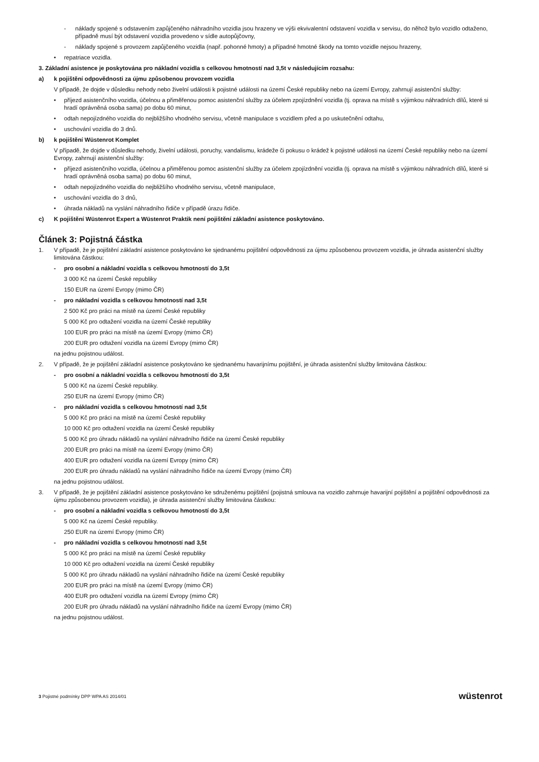- náklady spojené s odstavením zapůjčeného náhradního vozidla jsou hrazeny ve výši ekvivalentní odstavení vozidla v servisu, do něhož bylo vozidlo odtaženo, případně musí být odstavení vozidla provedeno v sídle autopůjčovny,
- náklady spojené s provozem zapůjčeného vozidla (např. pohonné hmoty) a případné hmotné škody na tomto vozidle nejsou hrazeny,
• repatriace vozidla.
3. Základní asistence je poskytována pro nákladní vozidla s celkovou hmotností nad 3,5t v následujícím rozsahu:
a) k pojištění odpovědnosti za újmu způsobenou provozem vozidla
V případě, že dojde v důsledku nehody nebo živelní události k pojistné události na území České republiky nebo na území Evropy, zahrnují asistenční služby:
• příjezd asistenčního vozidla, účelnou a přiměřenou pomoc asistenční služby za účelem zpojízdnění vozidla (tj. oprava na místě s výjimkou náhradních dílů, které si hradí oprávněná osoba sama) po dobu 60 minut,
• odtah nepojízdného vozidla do nejbližšího vhodného servisu, včetně manipulace s vozidlem před a po uskutečnění odtahu,
• uschování vozidla do 3 dnů.
b) k pojištění Wüstenrot Komplet
V případě, že dojde v důsledku nehody, živelní události, poruchy, vandalismu, krádeže či pokusu o krádež k pojistné události na území České republiky nebo na území Evropy, zahrnují asistenční služby:
• příjezd asistenčního vozidla, účelnou a přiměřenou pomoc asistenční služby za účelem zpojízdnění vozidla (tj. oprava na místě s výjimkou náhradních dílů, které si hradí oprávněná osoba sama) po dobu 60 minut,
• odtah nepojízdného vozidla do nejbližšího vhodného servisu, včetně manipulace,
• uschování vozidla do 3 dnů,
• úhrada nákladů na vyslání náhradního řidiče v případě úrazu řidiče.
c) K pojištění Wüstenrot Expert a Wüstenrot Praktik není pojištění základní asistence poskytováno.
Článek 3: Pojistná částka
1. V případě, že je pojištění základní asistence poskytováno ke sjednanému pojištění odpovědnosti za újmu způsobenou provozem vozidla, je úhrada asistenční služby limitována částkou:
- pro osobní a nákladní vozidla s celkovou hmotností do 3,5t
3 000 Kč na území České republiky
150 EUR na území Evropy (mimo ČR)
- pro nákladní vozidla s celkovou hmotností nad 3,5t
2 500 Kč pro práci na místě na území České republiky
5 000 Kč pro odtažení vozidla na území České republiky
100 EUR pro práci na místě na území Evropy (mimo ČR)
200 EUR pro odtažení vozidla na území Evropy (mimo ČR)
na jednu pojistnou událost.
2. V případě, že je pojištění základní asistence poskytováno ke sjednanému havarijnímu pojištění, je úhrada asistenční služby limitována částkou:
- pro osobní a nákladní vozidla s celkovou hmotností do 3,5t
5 000 Kč na území České republiky.
250 EUR na území Evropy (mimo ČR)
- pro nákladní vozidla s celkovou hmotností nad 3,5t
5 000 Kč pro práci na místě na území České republiky
10 000 Kč pro odtažení vozidla na území České republiky
5 000 Kč pro úhradu nákladů na vyslání náhradního řidiče na území České republiky
200 EUR pro práci na místě na území Evropy (mimo ČR)
400 EUR pro odtažení vozidla na území Evropy (mimo ČR)
200 EUR pro úhradu nákladů na vyslání náhradního řidiče na území Evropy (mimo ČR)
na jednu pojistnou událost.
3. V případě, že je pojištění základní asistence poskytováno ke sdruženému pojištění (pojistná smlouva na vozidlo zahrnuje havarijní pojištění a pojištění odpovědnosti za újmu způsobenou provozem vozidla), je úhrada asistenční služby limitována částkou:
- pro osobní a nákladní vozidla s celkovou hmotností do 3,5t
5 000 Kč na území České republiky.
250 EUR na území Evropy (mimo ČR)
- pro nákladní vozidla s celkovou hmotností nad 3,5t
5 000 Kč pro práci na místě na území České republiky
10 000 Kč pro odtažení vozidla na území České republiky
5 000 Kč pro úhradu nákladů na vyslání náhradního řidiče na území České republiky
200 EUR pro práci na místě na území Evropy (mimo ČR)
400 EUR pro odtažení vozidla na území Evropy (mimo ČR)
200 EUR pro úhradu nákladů na vyslání náhradního řidiče na území Evropy (mimo ČR)
na jednu pojistnou událost.
3 Pojistné podmínky DPP WPA AS 2014/01 wüstenrot